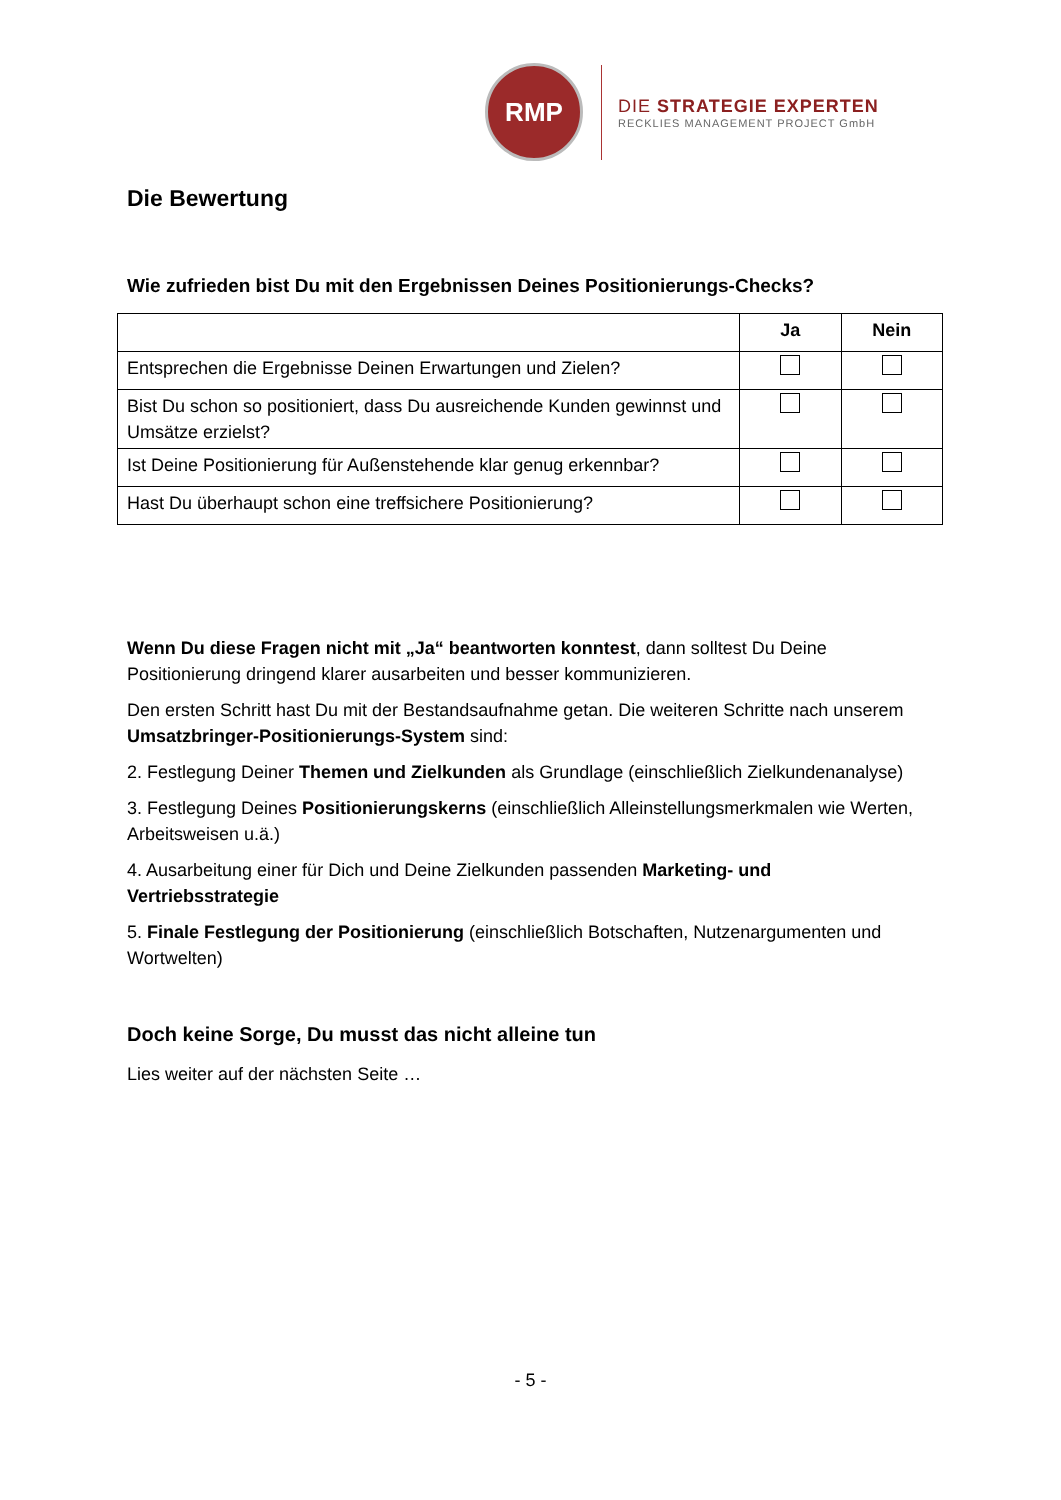RMP
DIE STRATEGIE EXPERTEN
RECKLIES MANAGEMENT PROJECT GmbH
Die Bewertung
Wie zufrieden bist Du mit den Ergebnissen Deines Positionierungs-Checks?
| | Ja | Nein |
| --- | --- | --- |
| Entsprechen die Ergebnisse Deinen Erwartungen und Zielen? | | |
| Bist Du schon so positioniert, dass Du ausreichende Kunden gewinnst und Umsätze erzielst? | | |
| Ist Deine Positionierung für Außenstehende klar genug erkennbar? | | |
| Hast Du überhaupt schon eine treffsichere Positionierung? | | |
Wenn Du diese Fragen nicht mit „Ja“ beantworten konntest, dann solltest Du Deine Positionierung dringend klarer ausarbeiten und besser kommunizieren.
Den ersten Schritt hast Du mit der Bestandsaufnahme getan. Die weiteren Schritte nach unserem Umsatzbringer-Positionierungs-System sind:
2. Festlegung Deiner Themen und Zielkunden als Grundlage (einschließlich Zielkundenanalyse)
3. Festlegung Deines Positionierungskerns (einschließlich Alleinstellungsmerkmalen wie Werten, Arbeitsweisen u.ä.)
4. Ausarbeitung einer für Dich und Deine Zielkunden passenden Marketing- und Vertriebsstrategie
5. Finale Festlegung der Positionierung (einschließlich Botschaften, Nutzenargumenten und Wortwelten)
Doch keine Sorge, Du musst das nicht alleine tun
Lies weiter auf der nächsten Seite …
- 5 -